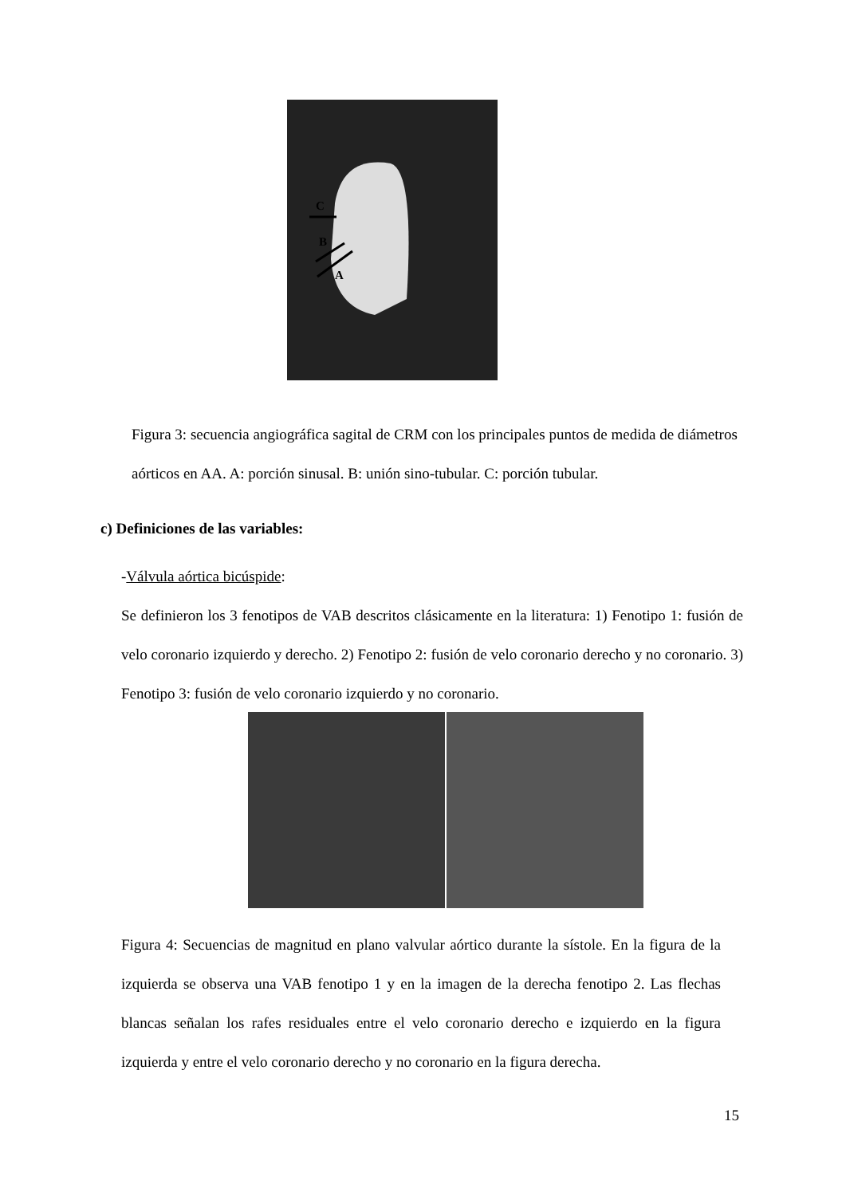C
B
A
Figura 3: secuencia angiográfica sagital de CRM con los principales puntos de medida de diámetros aórticos en AA. A: porción sinusal. B: unión sino-tubular. C: porción tubular.
c) Definiciones de las variables:
-Válvula aórtica bicúspide:
Se definieron los 3 fenotipos de VAB descritos clásicamente en la literatura: 1) Fenotipo 1: fusión de velo coronario izquierdo y derecho. 2) Fenotipo 2: fusión de velo coronario derecho y no coronario. 3) Fenotipo 3: fusión de velo coronario izquierdo y no coronario.
Figura 4: Secuencias de magnitud en plano valvular aórtico durante la sístole. En la figura de la izquierda se observa una VAB fenotipo 1 y en la imagen de la derecha fenotipo 2. Las flechas blancas señalan los rafes residuales entre el velo coronario derecho e izquierdo en la figura izquierda y entre el velo coronario derecho y no coronario en la figura derecha.
15